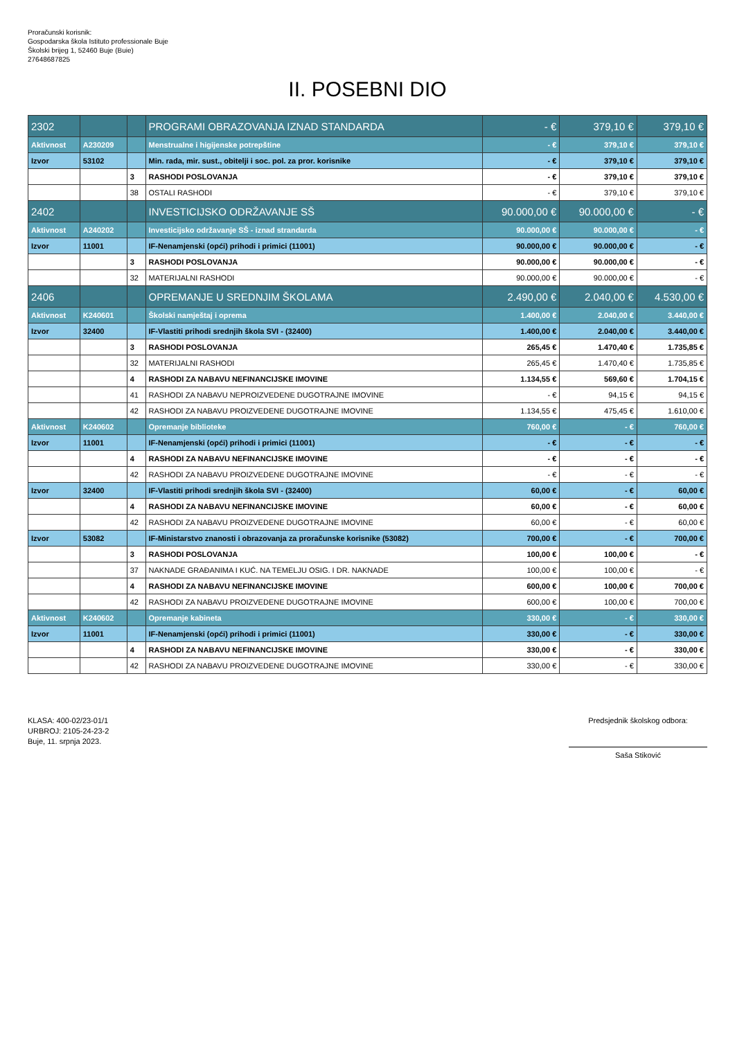Proračunski korisnik:
Gospodarska škola Istituto professionale Buje
Školski brijeg 1, 52460 Buje (Buie)
27648687825
II. POSEBNI DIO
| 2302 | | | PROGRAMI OBRAZOVANJA IZNAD STANDARDA | - € | 379,10 € | 379,10 € |
| Aktivnost | A230209 | | Menstrualne i higijenske potrepštine | - € | 379,10 € | 379,10 € |
| Izvor | 53102 | | Min. rada, mir. sust., obitelji i soc. pol. za pror. korisnike | - € | 379,10 € | 379,10 € |
| | | 3 | RASHODI POSLOVANJA | - € | 379,10 € | 379,10 € |
| | | 38 | OSTALI RASHODI | - € | 379,10 € | 379,10 € |
| 2402 | | | INVESTICIJSKO ODRŽAVANJE SŠ | 90.000,00 € | 90.000,00 € | - € |
| Aktivnost | A240202 | | Investicijsko održavanje SŠ - iznad strandarda | 90.000,00 € | 90.000,00 € | - € |
| Izvor | 11001 | | IF-Nenamjenski (opći) prihodi i primici (11001) | 90.000,00 € | 90.000,00 € | - € |
| | | 3 | RASHODI POSLOVANJA | 90.000,00 € | 90.000,00 € | - € |
| | | 32 | MATERIJALNI RASHODI | 90.000,00 € | 90.000,00 € | - € |
| 2406 | | | OPREMANJE U SREDNJIM ŠKOLAMA | 2.490,00 € | 2.040,00 € | 4.530,00 € |
| Aktivnost | K240601 | | Školski namještaj i oprema | 1.400,00 € | 2.040,00 € | 3.440,00 € |
| Izvor | 32400 | | IF-Vlastiti prihodi srednjih škola SVI - (32400) | 1.400,00 € | 2.040,00 € | 3.440,00 € |
| | | 3 | RASHODI POSLOVANJA | 265,45 € | 1.470,40 € | 1.735,85 € |
| | | 32 | MATERIJALNI RASHODI | 265,45 € | 1.470,40 € | 1.735,85 € |
| | | 4 | RASHODI ZA NABAVU NEFINANCIJSKE IMOVINE | 1.134,55 € | 569,60 € | 1.704,15 € |
| | | 41 | RASHODI ZA NABAVU NEPROIZVEDENE DUGOTRAJNE IMOVINE | - € | 94,15 € | 94,15 € |
| | | 42 | RASHODI ZA NABAVU PROIZVEDENE DUGOTRAJNE IMOVINE | 1.134,55 € | 475,45 € | 1.610,00 € |
| Aktivnost | K240602 | | Opremanje biblioteke | 760,00 € | - € | 760,00 € |
| Izvor | 11001 | | IF-Nenamjenski (opći) prihodi i primici (11001) | - € | - € | - € |
| | | 4 | RASHODI ZA NABAVU NEFINANCIJSKE IMOVINE | - € | - € | - € |
| | | 42 | RASHODI ZA NABAVU PROIZVEDENE DUGOTRAJNE IMOVINE | - € | - € | - € |
| Izvor | 32400 | | IF-Vlastiti prihodi srednjih škola SVI - (32400) | 60,00 € | - € | 60,00 € |
| | | 4 | RASHODI ZA NABAVU NEFINANCIJSKE IMOVINE | 60,00 € | - € | 60,00 € |
| | | 42 | RASHODI ZA NABAVU PROIZVEDENE DUGOTRAJNE IMOVINE | 60,00 € | - € | 60,00 € |
| Izvor | 53082 | | IF-Ministarstvo znanosti i obrazovanja za proračunske korisnike (53082) | 700,00 € | - € | 700,00 € |
| | | 3 | RASHODI POSLOVANJA | 100,00 € | 100,00 € | - € |
| | | 37 | NAKNADE GRAĐANIMA I KUĆ. NA TEMELJU OSIG. I DR. NAKNADE | 100,00 € | 100,00 € | - € |
| | | 4 | RASHODI ZA NABAVU NEFINANCIJSKE IMOVINE | 600,00 € | 100,00 € | 700,00 € |
| | | 42 | RASHODI ZA NABAVU PROIZVEDENE DUGOTRAJNE IMOVINE | 600,00 € | 100,00 € | 700,00 € |
| Aktivnost | K240602 | | Opremanje kabineta | 330,00 € | - € | 330,00 € |
| Izvor | 11001 | | IF-Nenamjenski (opći) prihodi i primici (11001) | 330,00 € | - € | 330,00 € |
| | | 4 | RASHODI ZA NABAVU NEFINANCIJSKE IMOVINE | 330,00 € | - € | 330,00 € |
| | | 42 | RASHODI ZA NABAVU PROIZVEDENE DUGOTRAJNE IMOVINE | 330,00 € | - € | 330,00 € |
KLASA: 400-02/23-01/1
URBROJ: 2105-24-23-2
Buje, 11. srpnja 2023.
Predsjednik školskog odbora:
Saša Stiković